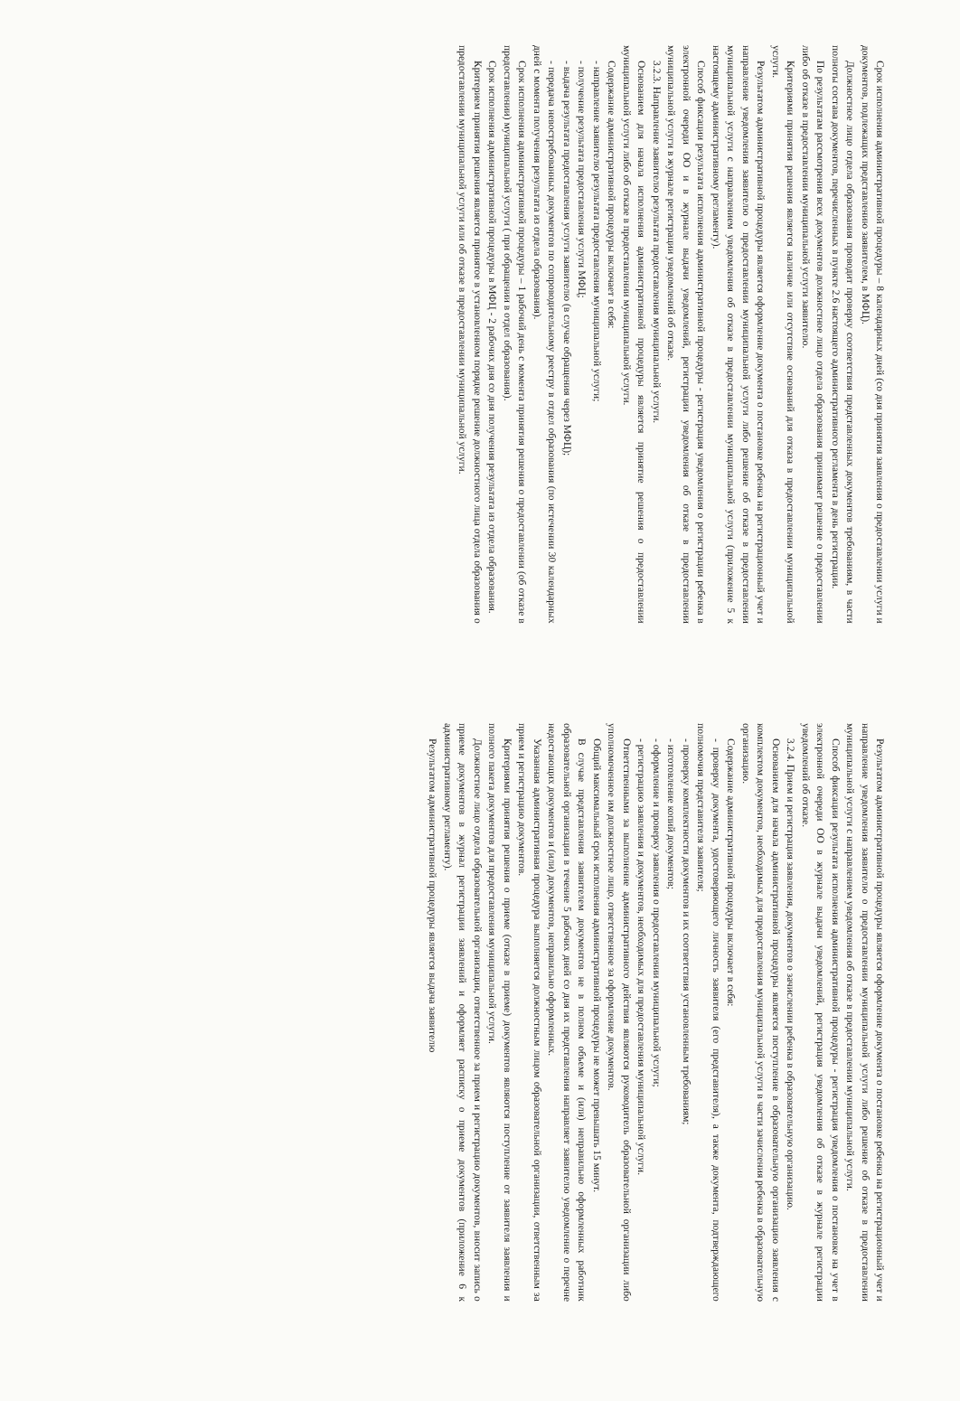Срок исполнения административной процедуры – 8 календарных дней (со дня принятия заявления о предоставлении услуги и документов, подлежащих представлению заявителем, в МФЦ).
Должностное лицо отдела образования проводит проверку соответствия представленных документов требованиям, в части полноты состава документов, перечисленных в пункте 2.6 настоящего административного регламента в день регистрации.
По результатам рассмотрения всех документов должностное лицо отдела образования принимает решение о предоставлении либо об отказе в предоставлении муниципальной услуги заявителю.
Критериями принятия решения является наличие или отсутствие оснований для отказа в предоставлении муниципальной услуги.
Результатом административной процедуры является оформление документа о постановке ребенка на регистрационный учет и направление уведомления заявителю о предоставлении муниципальной услуги либо решение об отказе в предоставлении муниципальной услуги с направлением уведомления об отказе в предоставлении муниципальной услуги (приложение 5 к настоящему административному регламенту).
Способ фиксации результата исполнения административной процедуры - регистрация уведомления о регистрации ребенка в электронной очереди ОО и в журнале выдачи уведомлений, регистрации уведомления об отказе в предоставлении муниципальной услуги в журнале регистрации уведомлений об отказе.
3.2.3. Направление заявителю результата предоставления муниципальной услуги.
Основанием для начала исполнения административной процедуры является принятие решения о предоставлении муниципальной услуги либо об отказе в предоставлении муниципальной услуги.
Содержание административной процедуры включает в себя:
- направление заявителю результата предоставления муниципальной услуги;
- получение результата предоставления услуги МФЦ;
- выдача результата предоставления услуги заявителю (в случае обращения через МФЦ);
- передача невостребованных документов по сопроводительному реестру в отдел образования (по истечении 30 календарных дней с момента получения результата из отдела образования).
Срок исполнения административной процедуры – 1 рабочий день с момента принятия решения о предоставлении (об отказе в предоставлении) муниципальной услуги ( при обращении в отдел образования).
Срок исполнения административной процедуры в МФЦ - 2 рабочих дня со дня получения результата из отдела образования.
Критерием принятия решения является принятое в установленном порядке решение должностного лица отдела образования о предоставлении муниципальной услуги или об отказе в предоставлении муниципальной услуги.
Результатом административной процедуры является оформление документа о постановке ребенка на регистрационный учет и направление уведомления заявителю о предоставлении муниципальной услуги либо решение об отказе в предоставлении муниципальной услуги с направлением уведомления об отказе в предоставлении муниципальной услуги.
Способ фиксации результата исполнения административной процедуры - регистрация уведомления о постановке на учет в электронной очереди ОО в журнале выдачи уведомлений, регистрация уведомления об отказе в журнале регистрации уведомлений об отказе.
3.2.4. Прием и регистрация заявления, документов о зачислении ребенка в образовательную организацию.
Основанием для начала административной процедуры является поступление в образовательную организацию заявления с комплектом документов, необходимых для предоставления муниципальной услуги в части зачисления ребенка в образовательную организацию.
Содержание административной процедуры включает в себя:
- проверку документа, удостоверяющего личность заявителя (его представителя), а также документа, подтверждающего полномочия представителя заявителя;
- проверку комплектности документов и их соответствия установленным требованиям;
- изготовление копий документов;
- оформление и проверку заявления о предоставлении муниципальной услуги;
- регистрацию заявления и документов, необходимых для предоставления муниципальной услуги.
Ответственными за выполнение административного действия являются руководитель образовательной организации либо уполномоченное им должностное лицо, ответственное за оформление документов.
Общий максимальный срок исполнения административной процедуры не может превышать 15 минут.
В случае представления заявителем документов не в полном объеме и (или) неправильно оформленных работник образовательной организации в течение 5 рабочих дней со дня их представления направляет заявителю уведомление о перечне недостающих документов и (или) документов, неправильно оформленных.
Указанная административная процедура выполняется должностным лицом образовательной организации, ответственным за прием и регистрацию документов.
Критериями принятия решения о приеме (отказе в приеме) документов являются поступление от заявителя заявления и полного пакета документов для предоставления муниципальной услуги.
Должностное лицо отдела образовательной организации, ответственное за прием и регистрацию документов, вносит запись о приеме документов в журнал регистрации заявлений и оформляет расписку о приеме документов (приложение 6 к административному регламенту).
Результатом административной процедуры является выдача заявителю